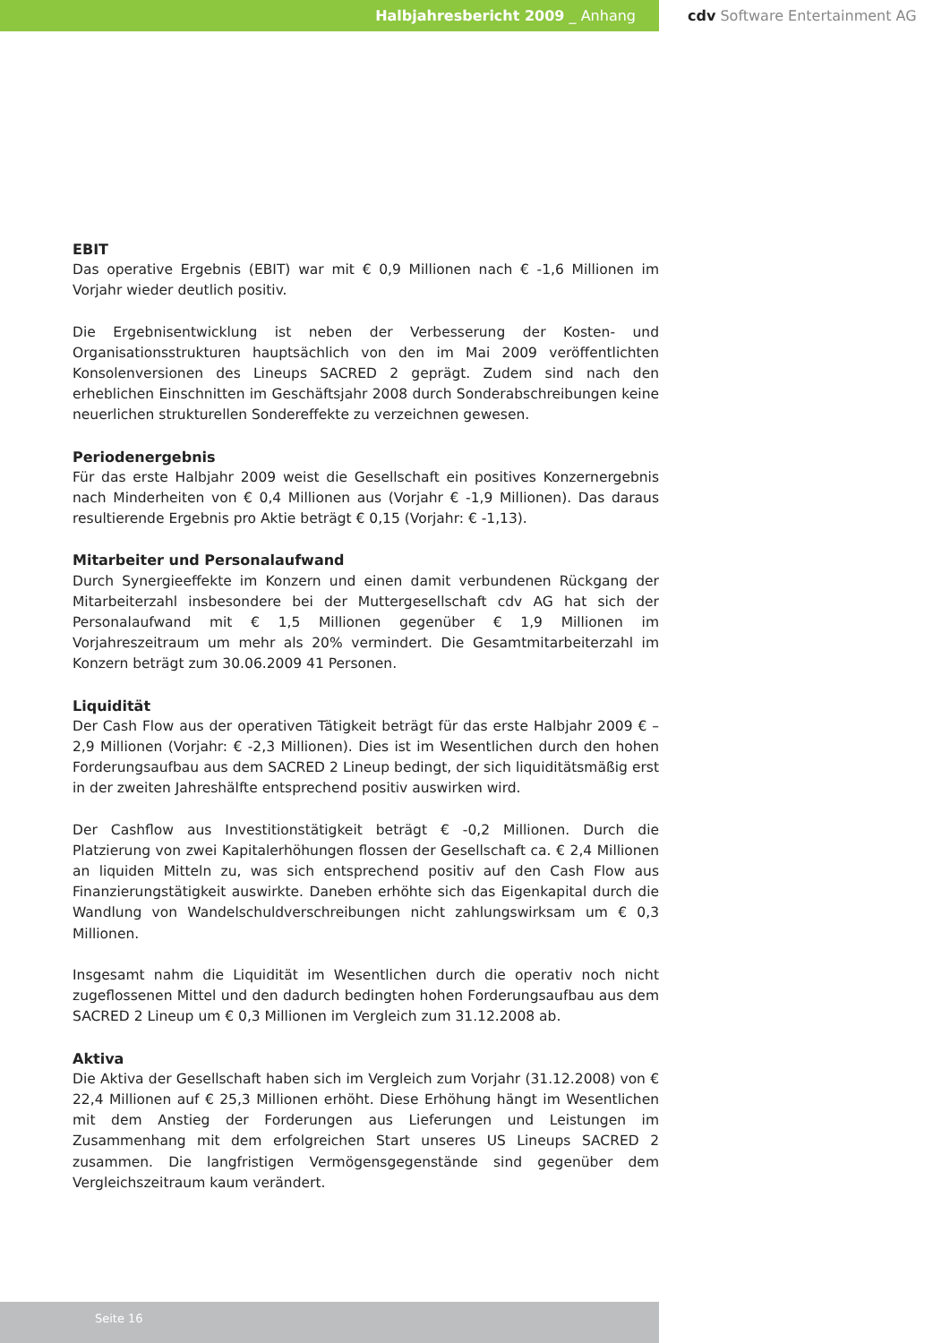Halbjahresbericht 2009 _ Anhang cdv Software Entertainment AG
EBIT
Das operative Ergebnis (EBIT) war mit € 0,9 Millionen nach € -1,6 Millionen im Vorjahr wieder deutlich positiv.
Die Ergebnisentwicklung ist neben der Verbesserung der Kosten- und Organisationsstrukturen hauptsächlich von den im Mai 2009 veröffentlichten Konsolenversionen des Lineups SACRED 2 geprägt. Zudem sind nach den erheblichen Einschnitten im Geschäftsjahr 2008 durch Sonderabschreibungen keine neuerlichen strukturellen Sondereffekte zu verzeichnen gewesen.
Periodenergebnis
Für das erste Halbjahr 2009 weist die Gesellschaft ein positives Konzernergebnis nach Minderheiten von € 0,4 Millionen aus (Vorjahr € -1,9 Millionen). Das daraus resultierende Ergebnis pro Aktie beträgt € 0,15 (Vorjahr: € -1,13).
Mitarbeiter und Personalaufwand
Durch Synergieeffekte im Konzern und einen damit verbundenen Rückgang der Mitarbeiterzahl insbesondere bei der Muttergesellschaft cdv AG hat sich der Personalaufwand mit € 1,5 Millionen gegenüber € 1,9 Millionen im Vorjahreszeitraum um mehr als 20% vermindert. Die Gesamtmitarbeiterzahl im Konzern beträgt zum 30.06.2009 41 Personen.
Liquidität
Der Cash Flow aus der operativen Tätigkeit beträgt für das erste Halbjahr 2009 € –2,9 Millionen (Vorjahr: € -2,3 Millionen). Dies ist im Wesentlichen durch den hohen Forderungsaufbau aus dem SACRED 2 Lineup bedingt, der sich liquiditätsmäßig erst in der zweiten Jahreshälfte entsprechend positiv auswirken wird.
Der Cashflow aus Investitionstätigkeit beträgt € -0,2 Millionen. Durch die Platzierung von zwei Kapitalerhöhungen flossen der Gesellschaft ca. € 2,4 Millionen an liquiden Mitteln zu, was sich entsprechend positiv auf den Cash Flow aus Finanzierungstätigkeit auswirkte. Daneben erhöhte sich das Eigenkapital durch die Wandlung von Wandelschuldverschreibungen nicht zahlungswirksam um € 0,3 Millionen.
Insgesamt nahm die Liquidität im Wesentlichen durch die operativ noch nicht zugeflossenen Mittel und den dadurch bedingten hohen Forderungsaufbau aus dem SACRED 2 Lineup um € 0,3 Millionen im Vergleich zum 31.12.2008 ab.
Aktiva
Die Aktiva der Gesellschaft haben sich im Vergleich zum Vorjahr (31.12.2008) von € 22,4 Millionen auf € 25,3 Millionen erhöht. Diese Erhöhung hängt im Wesentlichen mit dem Anstieg der Forderungen aus Lieferungen und Leistungen im Zusammenhang mit dem erfolgreichen Start unseres US Lineups SACRED 2 zusammen. Die langfristigen Vermögensgegenstände sind gegenüber dem Vergleichszeitraum kaum verändert.
Seite 16